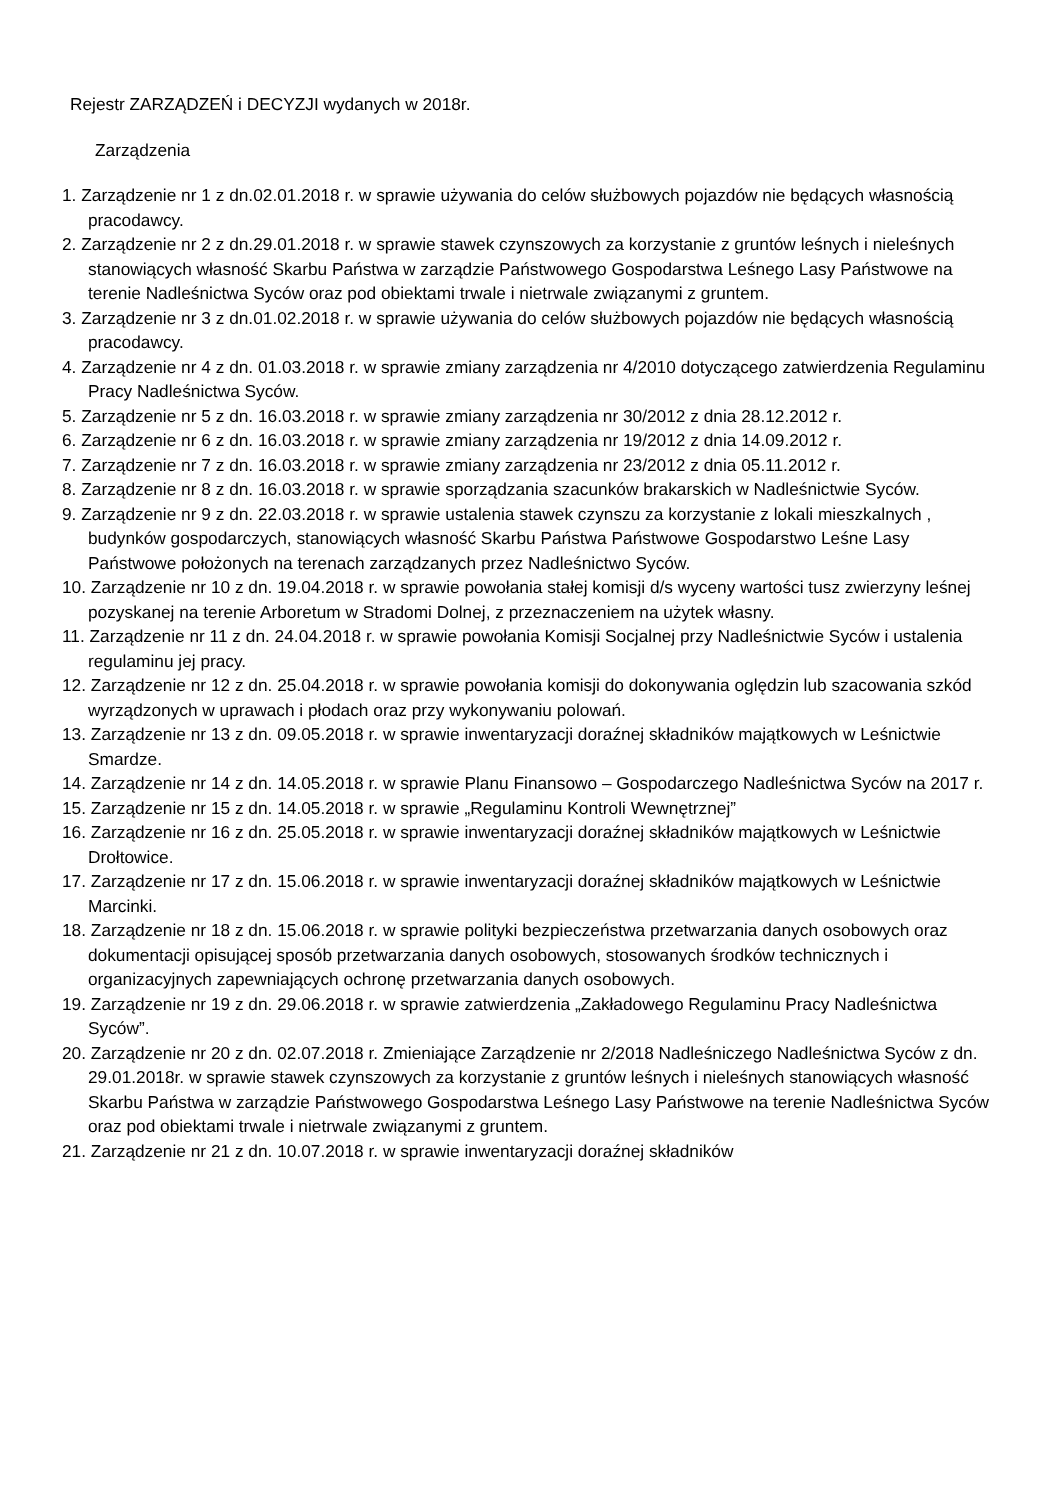Rejestr ZARZĄDZEŃ i DECYZJI wydanych w 2018r.
Zarządzenia
1. Zarządzenie nr 1 z dn.02.01.2018 r. w sprawie używania do celów służbowych pojazdów nie będących własnością pracodawcy.
2. Zarządzenie nr 2 z dn.29.01.2018 r. w sprawie stawek czynszowych za korzystanie z gruntów leśnych i nieleśnych stanowiących własność Skarbu Państwa w zarządzie Państwowego Gospodarstwa Leśnego Lasy Państwowe na terenie Nadleśnictwa Syców oraz pod obiektami trwale i nietrwale związanymi z gruntem.
3. Zarządzenie nr 3 z dn.01.02.2018 r. w sprawie używania do celów służbowych pojazdów nie będących własnością pracodawcy.
4. Zarządzenie nr 4 z dn. 01.03.2018 r. w sprawie zmiany zarządzenia nr 4/2010 dotyczącego zatwierdzenia Regulaminu Pracy Nadleśnictwa Syców.
5. Zarządzenie nr 5 z dn. 16.03.2018 r. w sprawie zmiany zarządzenia nr 30/2012 z dnia 28.12.2012 r.
6. Zarządzenie nr 6 z dn. 16.03.2018 r. w sprawie zmiany zarządzenia nr 19/2012 z dnia 14.09.2012 r.
7. Zarządzenie nr 7 z dn. 16.03.2018 r. w sprawie zmiany zarządzenia nr 23/2012 z dnia 05.11.2012 r.
8. Zarządzenie nr 8 z dn. 16.03.2018 r. w sprawie sporządzania szacunków brakarskich w Nadleśnictwie Syców.
9. Zarządzenie nr 9 z dn. 22.03.2018 r. w sprawie ustalenia stawek czynszu za korzystanie z lokali mieszkalnych , budynków gospodarczych, stanowiących własność Skarbu Państwa Państwowe Gospodarstwo Leśne Lasy Państwowe położonych na terenach zarządzanych przez Nadleśnictwo Syców.
10. Zarządzenie nr 10 z dn. 19.04.2018 r. w sprawie powołania stałej komisji d/s wyceny wartości tusz zwierzyny leśnej pozyskanej na terenie Arboretum w Stradomi Dolnej, z przeznaczeniem na użytek własny.
11. Zarządzenie nr 11 z dn. 24.04.2018 r. w sprawie powołania Komisji Socjalnej przy Nadleśnictwie Syców i ustalenia regulaminu jej pracy.
12. Zarządzenie nr 12 z dn. 25.04.2018 r. w sprawie powołania komisji do dokonywania oględzin lub szacowania szkód wyrządzonych w uprawach i płodach oraz przy wykonywaniu polowań.
13. Zarządzenie nr 13 z dn. 09.05.2018 r. w sprawie inwentaryzacji doraźnej składników majątkowych w Leśnictwie Smardze.
14. Zarządzenie nr 14 z dn. 14.05.2018 r. w sprawie Planu Finansowo – Gospodarczego Nadleśnictwa Syców na 2017 r.
15. Zarządzenie nr 15 z dn. 14.05.2018 r. w sprawie „Regulaminu Kontroli Wewnętrznej”
16. Zarządzenie nr 16 z dn. 25.05.2018 r. w sprawie inwentaryzacji doraźnej składników majątkowych w Leśnictwie Drołtowice.
17. Zarządzenie nr 17 z dn. 15.06.2018 r. w sprawie inwentaryzacji doraźnej składników majątkowych w Leśnictwie Marcinki.
18. Zarządzenie nr 18 z dn. 15.06.2018 r. w sprawie polityki bezpieczeństwa przetwarzania danych osobowych oraz dokumentacji opisującej sposób przetwarzania danych osobowych, stosowanych środków technicznych i organizacyjnych zapewniających ochronę przetwarzania danych osobowych.
19. Zarządzenie nr 19 z dn. 29.06.2018 r. w sprawie zatwierdzenia „Zakładowego Regulaminu Pracy Nadleśnictwa Syców”.
20. Zarządzenie nr 20 z dn. 02.07.2018 r. Zmieniające Zarządzenie nr 2/2018 Nadleśniczego Nadleśnictwa Syców z dn. 29.01.2018r. w sprawie stawek czynszowych za korzystanie z gruntów leśnych i nieleśnych stanowiących własność Skarbu Państwa w zarządzie Państwowego Gospodarstwa Leśnego Lasy Państwowe na terenie Nadleśnictwa Syców oraz pod obiektami trwale i nietrwale związanymi z gruntem.
21. Zarządzenie nr 21 z dn. 10.07.2018 r. w sprawie inwentaryzacji doraźnej składników